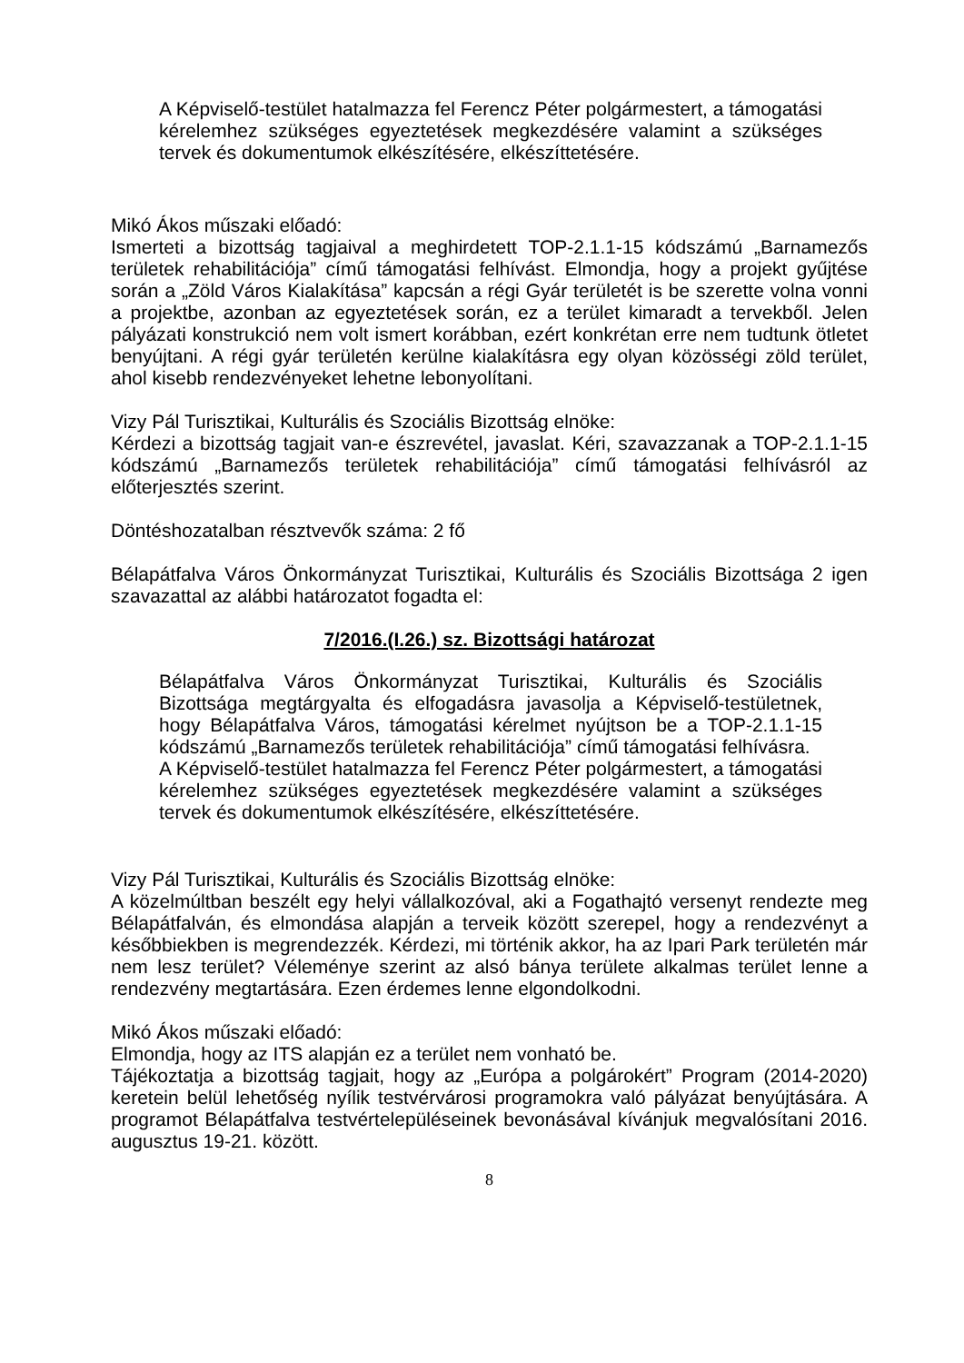A Képviselő-testület hatalmazza fel Ferencz Péter polgármestert, a támogatási kérelemhez szükséges egyeztetések megkezdésére valamint a szükséges tervek és dokumentumok elkészítésére, elkészíttetésére.
Mikó Ákos műszaki előadó:
Ismerteti a bizottság tagjaival a meghirdetett TOP-2.1.1-15 kódszámú „Barnamezős területek rehabilitációja” című támogatási felhívást. Elmondja, hogy a projekt gyűjtése során a „Zöld Város Kialakítása” kapcsán a régi Gyár területét is be szerette volna vonni a projektbe, azonban az egyeztetések során, ez a terület kimaradt a tervekből. Jelen pályázati konstrukció nem volt ismert korábban, ezért konkrétan erre nem tudtunk ötletet benyújtani. A régi gyár területén kerülne kialakításra egy olyan közösségi zöld terület, ahol kisebb rendezvényeket lehetne lebonyolítani.
Vizy Pál Turisztikai, Kulturális és Szociális Bizottság elnöke:
Kérdezi a bizottság tagjait van-e észrevétel, javaslat. Kéri, szavazzanak a TOP-2.1.1-15 kódszámú „Barnamezős területek rehabilitációja” című támogatási felhívásról az előterjesztés szerint.
Döntéshozatalban résztvevők száma: 2 fő
Bélapátfalva Város Önkormányzat Turisztikai, Kulturális és Szociális Bizottsága 2 igen szavazattal az alábbi határozatot fogadta el:
7/2016.(I.26.) sz. Bizottsági határozat
Bélapátfalva Város Önkormányzat Turisztikai, Kulturális és Szociális Bizottsága megtárgyalta és elfogadásra javasolja a Képviselő-testületnek, hogy Bélapátfalva Város, támogatási kérelmet nyújtson be a TOP-2.1.1-15 kódszámú „Barnamezős területek rehabilitációja” című támogatási felhívásra.
A Képviselő-testület hatalmazza fel Ferencz Péter polgármestert, a támogatási kérelemhez szükséges egyeztetések megkezdésére valamint a szükséges tervek és dokumentumok elkészítésére, elkészíttetésére.
Vizy Pál Turisztikai, Kulturális és Szociális Bizottság elnöke:
A közelmúltban beszélt egy helyi vállalkozóval, aki a Fogathajtó versenyt rendezte meg Bélapátfalván, és elmondása alapján a terveik között szerepel, hogy a rendezvényt a későbbiekben is megrendezzék. Kérdezi, mi történik akkor, ha az Ipari Park területén már nem lesz terület? Véleménye szerint az alsó bánya területe alkalmas terület lenne a rendezvény megtartására. Ezen érdemes lenne elgondolkodni.
Mikó Ákos műszaki előadó:
Elmondja, hogy az ITS alapján ez a terület nem vonható be.
Tájékoztatja a bizottság tagjait, hogy az „Európa a polgárokért” Program (2014-2020) keretein belül lehetőség nyílik testvérvárosi programokra való pályázat benyújtására. A programot Bélapátfalva testvértelepüléseinek bevonásával kívánjuk megvalósítani 2016. augusztus 19-21. között.
8